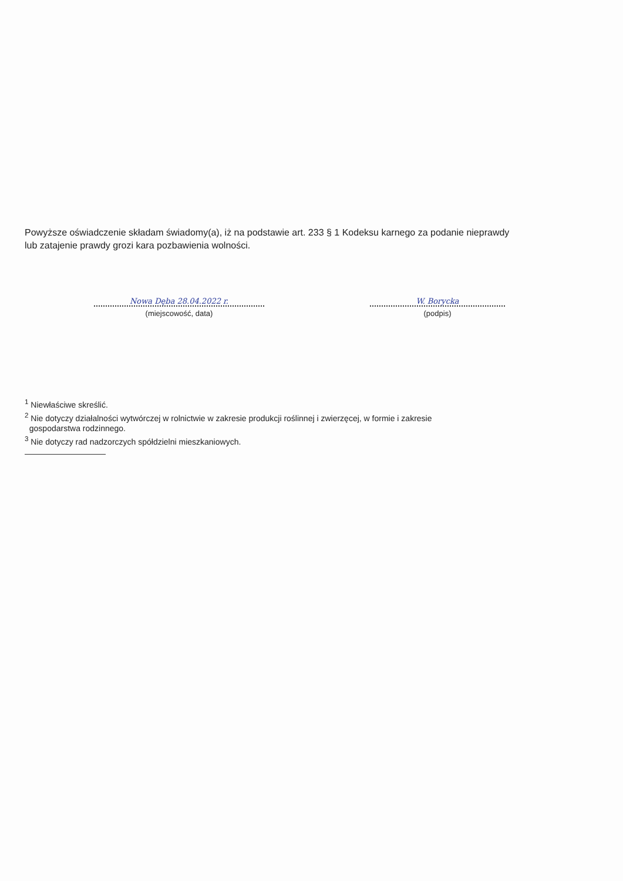Powyższe oświadczenie składam świadomy(a), iż na podstawie art. 233 § 1 Kodeksu karnego za podanie nieprawdy lub zatajenie prawdy grozi kara pozbawienia wolności.
Nowa Dęba 28.04.2022 r.
(miejscowość, data)
W. Borycka
(podpis)
<sup>1</sup> Niewłaściwe skreślić.
<sup>2</sup> Nie dotyczy działalności wytwórczej w rolnictwie w zakresie produkcji roślinnej i zwierzęcej, w formie i zakresie
gospodarstwa rodzinnego.
<sup>3</sup> Nie dotyczy rad nadzorczych spółdzielni mieszkaniowych.